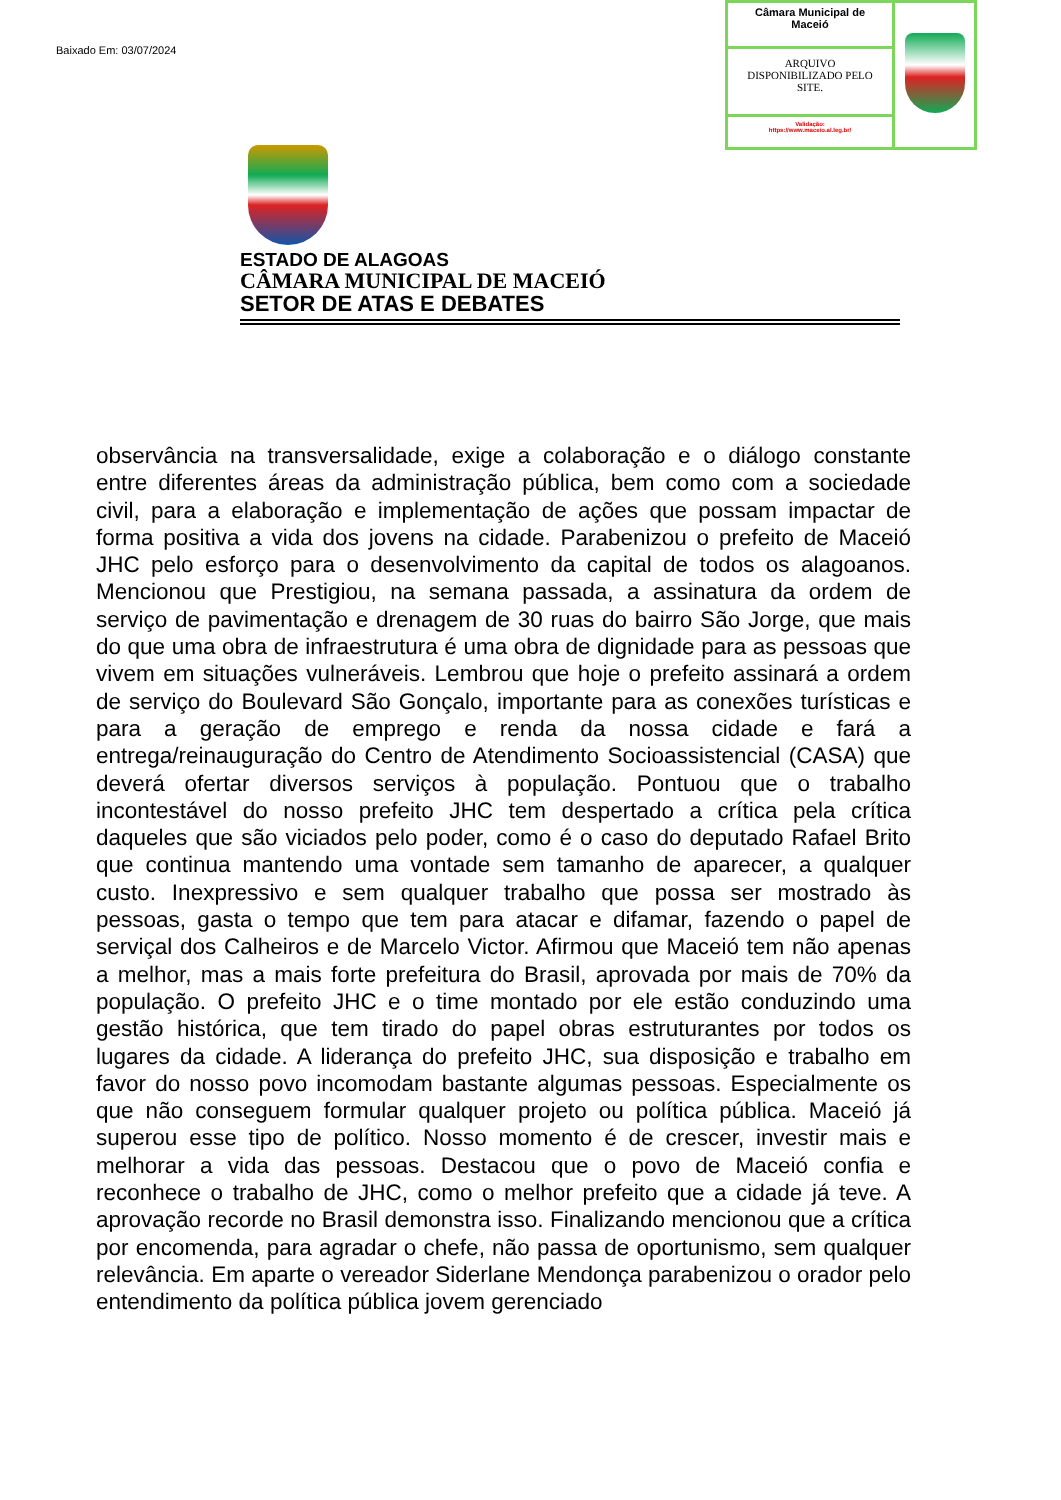Baixado Em: 03/07/2024
Câmara Municipal de
Maceió
ARQUIVO
DISPONIBILIZADO PELO
SITE.
Validação:
https://www.maceio.al.leg.br/
ESTADO DE ALAGOAS
CÂMARA MUNICIPAL DE MACEIÓ
SETOR DE ATAS E DEBATES
observância na transversalidade, exige a colaboração e o diálogo constante entre diferentes áreas da administração pública, bem como com a sociedade civil, para a elaboração e implementação de ações que possam impactar de forma positiva a vida dos jovens na cidade. Parabenizou o prefeito de Maceió JHC pelo esforço para o desenvolvimento da capital de todos os alagoanos. Mencionou que Prestigiou, na semana passada, a assinatura da ordem de serviço de pavimentação e drenagem de 30 ruas do bairro São Jorge, que mais do que uma obra de infraestrutura é uma obra de dignidade para as pessoas que vivem em situações vulneráveis. Lembrou que hoje o prefeito assinará a ordem de serviço do Boulevard São Gonçalo, importante para as conexões turísticas e para a geração de emprego e renda da nossa cidade e fará a entrega/reinauguração do Centro de Atendimento Socioassistencial (CASA) que deverá ofertar diversos serviços à população. Pontuou que o trabalho incontestável do nosso prefeito JHC tem despertado a crítica pela crítica daqueles que são viciados pelo poder, como é o caso do deputado Rafael Brito que continua mantendo uma vontade sem tamanho de aparecer, a qualquer custo. Inexpressivo e sem qualquer trabalho que possa ser mostrado às pessoas, gasta o tempo que tem para atacar e difamar, fazendo o papel de serviçal dos Calheiros e de Marcelo Victor. Afirmou que Maceió tem não apenas a melhor, mas a mais forte prefeitura do Brasil, aprovada por mais de 70% da população. O prefeito JHC e o time montado por ele estão conduzindo uma gestão histórica, que tem tirado do papel obras estruturantes por todos os lugares da cidade. A liderança do prefeito JHC, sua disposição e trabalho em favor do nosso povo incomodam bastante algumas pessoas. Especialmente os que não conseguem formular qualquer projeto ou política pública. Maceió já superou esse tipo de político. Nosso momento é de crescer, investir mais e melhorar a vida das pessoas. Destacou que o povo de Maceió confia e reconhece o trabalho de JHC, como o melhor prefeito que a cidade já teve. A aprovação recorde no Brasil demonstra isso. Finalizando mencionou que a crítica por encomenda, para agradar o chefe, não passa de oportunismo, sem qualquer relevância. Em aparte o vereador Siderlane Mendonça parabenizou o orador pelo entendimento da política pública jovem gerenciado